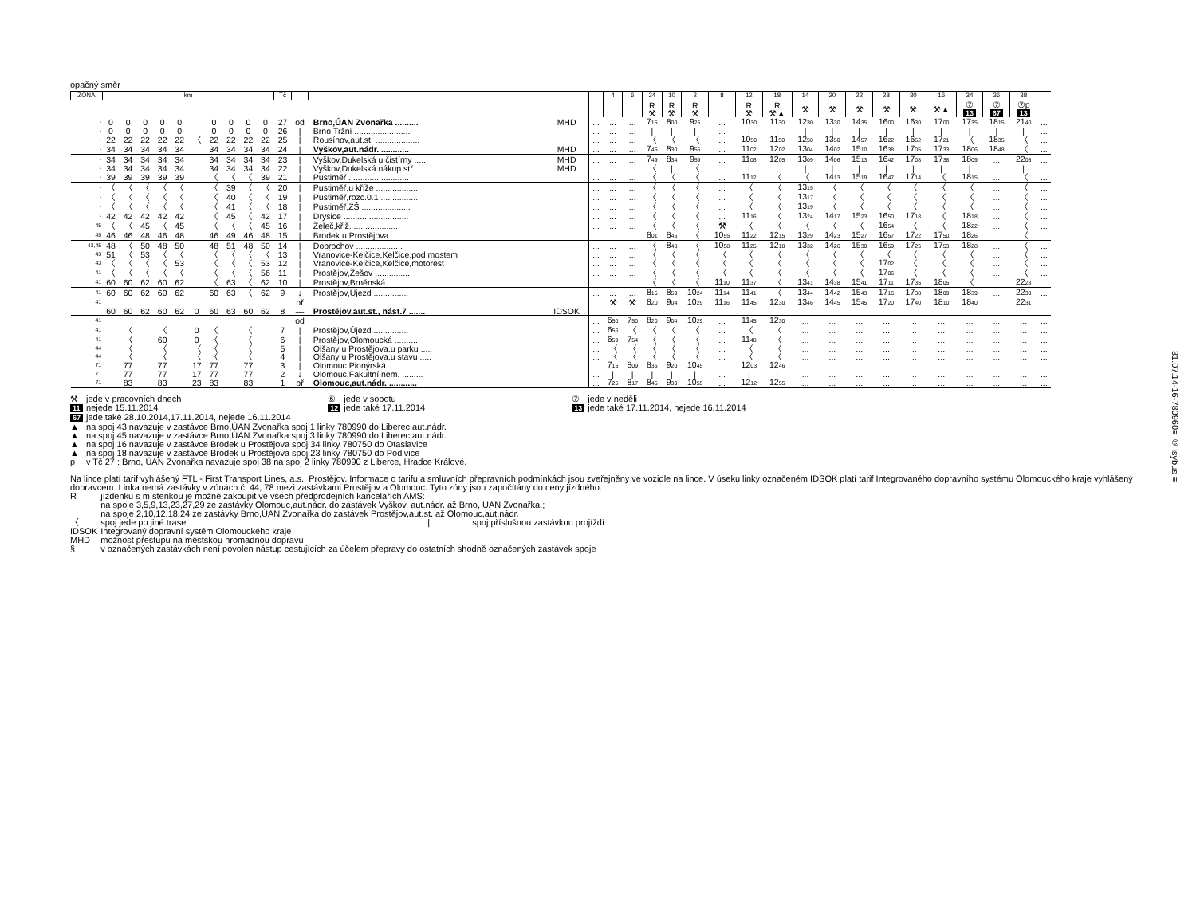opačný směr
| ZÓNA | km | | | | | | | | | | Tč | | | | | 4 | 6 | 24 | 10 | 2 | 8 | 12 | 18 | 14 | 20 | 22 | 28 | 30 | 16 | 34 | 36 | 38 | |
| --- | --- | --- | --- | --- | --- | --- | --- | --- | --- | --- | --- | --- | --- | --- | --- | --- | --- | --- | --- | --- | --- | --- | --- | --- | --- | --- | --- | --- | --- | --- | --- | --- | --- |
| | | | | | | | | | | | | | | | | | | R ⚒ | R ⚒ | R ⚒ | | R ⚒ | R ⚒▲ | ⚒ | ⚒ | ⚒ | ⚒ | ⚒ | ⚒▲ | ⑦ 13 | ⑦ 67 | ⑦p 13 | |
| - | 0 | 0 | 0 | 0 | 0 | | 0 | 0 | 0 | 0 | 27 | od | Brno,ÚAN Zvonařka .......... | MHD | ... | ... | ... | 7 15 | 8 00 | 9 25 | ... | 10 30 | 11 30 | 12 30 | 13 30 | 14 35 | 16 00 | 16 30 | 17 00 | 17 35 | 18 15 | 21 40 | ... |
| - | 0 | 0 | 0 | 0 | 0 | | 0 | 0 | 0 | 0 | 26 | / | Brno,Tržní ........................ | | ... | ... | ... | / | / | / | ... | / | / | / | / | / | / | / | / | / | / | / | ... |
| - | 22 | 22 | 22 | 22 | 22 | 〈 | 22 | 22 | 22 | 22 | 25 | / | Rousínov,aut.st. ................... | | ... | ... | ... | 〈 | 〈 | 〈 | ... | 10 50 | 11 50 | 12 50 | 13 50 | 14 57 | 16 22 | 16 52 | 17 21 | 〈 | 18 35 | 〈 | ... |
| - | 34 | 34 | 34 | 34 | 34 | | 34 | 34 | 34 | 34 | 24 | / | Vyškov,aut.nádr. ............ | MHD | ... | ... | ... | 7 45 | 8 30 | 9 55 | ... | 11 02 | 12 02 | 13 04 | 14 02 | 15 10 | 16 38 | 17 05 | 17 33 | 18 06 | 18 48 | 〈 | ... |
| - | 34 | 34 | 34 | 34 | 34 | | 34 | 34 | 34 | 34 | 23 | / | Vyškov,Dukelská u čistírny ...... | MHD | ... | ... | ... | 7 49 | 8 34 | 9 59 | ... | 11 06 | 12 05 | 13 09 | 14 06 | 15 13 | 16 42 | 17 08 | 17 38 | 18 09 | ... | 22 05 | ... |
| - | 34 | 34 | 34 | 34 | 34 | | 34 | 34 | 34 | 34 | 22 | / | Vyškov,Dukelská nákup.stř. ..... | MHD | ... | ... | ... | 〈 | / | 〈 | ... | / | / | / | / | / | / | / | / | / | ... | / | ... |
| - | 39 | 39 | 39 | 39 | 39 | | 〈 | 〈 | 〈 | 39 | 21 | / | Pustiměř .......................... | | ... | ... | ... | 〈 | 〈 | 〈 | ... | 11 12 | 〈 | 〈 | 14 13 | 15 19 | 16 47 | 17 14 | 〈 | 18 15 | ... | 〈 | ... |
| - | 〈 | 〈 | 〈 | 〈 | 〈 | | 〈 | 39 | 〈 | 〈 | 20 | / | Pustiměř,u kříže .................. | | ... | ... | ... | 〈 | 〈 | 〈 | ... | 〈 | 〈 | 13 15 | 〈 | 〈 | 〈 | 〈 | 〈 | 〈 | ... | 〈 | ... |
| - | 〈 | 〈 | 〈 | 〈 | 〈 | | 〈 | 40 | 〈 | 〈 | 19 | / | Pustiměř,rozc.0.1 ................. | | ... | ... | ... | 〈 | 〈 | 〈 | ... | 〈 | 〈 | 13 17 | 〈 | 〈 | 〈 | 〈 | 〈 | 〈 | ... | 〈 | ... |
| - | 〈 | 〈 | 〈 | 〈 | 〈 | | 〈 | 41 | 〈 | 〈 | 18 | / | Pustiměř,ZŠ ..................... | | ... | ... | ... | 〈 | 〈 | 〈 | ... | 〈 | 〈 | 13 19 | 〈 | 〈 | 〈 | 〈 | 〈 | 〈 | ... | 〈 | ... |
| - | 42 | 42 | 42 | 42 | 42 | | 〈 | 45 | 〈 | 42 | 17 | / | Drysice ............................ | | ... | ... | ... | 〈 | 〈 | 〈 | ... | 11 16 | 〈 | 13 24 | 14 17 | 15 23 | 16 50 | 17 18 | 〈 | 18 18 | ... | 〈 | ... |
| 45 | 〈 | 〈 | 45 | 〈 | 45 | | 〈 | 〈 | 〈 | 45 | 16 | / | Želeč,křiž. ................... | | ... | ... | ... | 〈 | 〈 | 〈 | ⚒ | 〈 | 〈 | 〈 | 〈 | 〈 | 16 54 | 〈 | 〈 | 18 22 | ... | 〈 | ... |
| 45 | 46 | 46 | 48 | 46 | 48 | | 46 | 49 | 46 | 48 | 15 | / | Brodek u Prostějova .......... | | ... | ... | ... | 8 01 | 8 46 | 〈 | 10 55 | 11 22 | 12 15 | 13 29 | 14 23 | 15 27 | 16 57 | 17 22 | 17 50 | 18 26 | ... | 〈 | ... |
| 43,45 | 48 | 〈 | 50 | 48 | 50 | | 48 | 51 | 48 | 50 | 14 | / | Dobrochov .................... | | ... | ... | ... | 〈 | 8 48 | 〈 | 10 58 | 11 25 | 12 18 | 13 32 | 14 26 | 15 30 | 16 59 | 17 25 | 17 53 | 18 28 | ... | 〈 | ... |
| 43 | 51 | 〈 | 53 | 〈 | 〈 | | 〈 | 〈 | 〈 | 〈 | 13 | / | Vranovice-Kelčice,Kelčice,pod mostem | | ... | ... | ... | 〈 | 〈 | 〈 | 〈 | 〈 | 〈 | 〈 | 〈 | 〈 | 〈 | 〈 | 〈 | 〈 | ... | 〈 | ... |
| 43 | 〈 | 〈 | 〈 | 〈 | 53 | | 〈 | 〈 | 〈 | 53 | 12 | / | Vranovice-Kelčice,Kelčice,motorest | | ... | ... | ... | 〈 | 〈 | 〈 | 〈 | 〈 | 〈 | 〈 | 〈 | 〈 | 17 02 | 〈 | 〈 | 〈 | ... | 〈 | ... |
| 41 | 〈 | 〈 | 〈 | 〈 | 〈 | | 〈 | 〈 | 〈 | 56 | 11 | / | Prostějov,Žešov ............... | | ... | ... | ... | 〈 | 〈 | 〈 | 〈 | 〈 | 〈 | 〈 | 〈 | 〈 | 17 06 | 〈 | 〈 | 〈 | ... | 〈 | ... |
| 41 | 60 | 60 | 62 | 60 | 62 | | 〈 | 63 | 〈 | 62 | 10 | / | Prostějov,Brněnská ........... | | ... | ... | ... | 〈 | 〈 | 〈 | 11 10 | 11 37 | 〈 | 13 41 | 14 38 | 15 41 | 17 11 | 17 35 | 18 05 | 〈 | ... | 22 28 | ... |
| 41 | 60 | 60 | 62 | 60 | 62 | | 60 | 63 | 〈 | 62 | 9 | ↓ | Prostějov,Újezd ............... | | ... | ... | ... | 8 15 | 8 59 | 10 24 | 11 14 | 11 41 | 〈 | 13 44 | 14 42 | 15 43 | 17 16 | 17 38 | 18 09 | 18 39 | ... | 22 30 | ... |
| 41 | | | | | | | | | | | | př | | | ... | ⚒ | ⚒ | 8 20 | 9 04 | 10 29 | 11 16 | 11 45 | 12 30 | 13 46 | 14 45 | 15 45 | 17 20 | 17 40 | 18 10 | 18 40 | ... | 22 31 | ... |
| | 60 | 60 | 62 | 60 | 62 | 0 | 60 | 63 | 60 | 62 | 8 | — | Prostějov,aut.st., nást.7 ....... | IDSOK | | | | | | | | | | | | | | | | | | | |
| 41 | | | | | | | | | | | | od | | | ... | 6 50 | 7 50 | 8 20 | 9 04 | 10 29 | ... | 11 45 | 12 30 | ... | ... | ... | ... | ... | ... | ... | ... | ... | ... |
| 41 | | 〈 | | 〈 | | 0 | 〈 | | 〈 | | 7 | / | Prostějov,Újezd ............... | | ... | 6 56 | 〈 | 〈 | 〈 | 〈 | ... | 〈 | 〈 | ... | ... | ... | ... | ... | ... | ... | ... | ... | ... |
| 41 | | 〈 | | 60 | | 0 | 〈 | | 〈 | | 6 | / | Prostějov,Olomoucká .......... | | ... | 6 59 | 7 54 | 〈 | 〈 | 〈 | ... | 11 48 | 〈 | ... | ... | ... | ... | ... | ... | ... | ... | ... | ... |
| 44 | | 〈 | | 〈 | | 〈 | 〈 | | 〈 | | 5 | / | Olšany u Prostějova,u parku ..... | | ... | 〈 | 〈 | 〈 | 〈 | 〈 | ... | 〈 | 〈 | ... | ... | ... | ... | ... | ... | ... | ... | ... | ... |
| 44 | | 〈 | | 〈 | | 〈 | 〈 | | 〈 | | 4 | / | Olšany u Prostějova,u stavu ..... | | ... | 〈 | 〈 | 〈 | 〈 | 〈 | ... | 〈 | 〈 | ... | ... | ... | ... | ... | ... | ... | ... | ... | ... |
| 71 | | 77 | | 77 | | 17 | 77 | | 77 | | 3 | / | Olomouc,Pionýrská ............ | | ... | 7 15 | 8 09 | 8 35 | 9 20 | 10 45 | ... | 12 03 | 12 46 | ... | ... | ... | ... | ... | ... | ... | ... | ... | ... |
| 71 | | 77 | | 77 | | 17 | 77 | | 77 | | 2 | ↓ | Olomouc,Fakultní nem. ......... | | ... | / | / | / | / | / | ... | / | / | ... | ... | ... | ... | ... | ... | ... | ... | ... | ... |
| 71 | | 83 | | 83 | | 23 | 83 | | 83 | | 1 | př | Olomouc,aut.nádr. ............ | | ... | 7 25 | 8 17 | 8 45 | 9 30 | 10 55 | ... | 12 12 | 12 55 | ... | ... | ... | ... | ... | ... | ... | ... | ... | ... |
| ⚒ | jede v pracovních dnech | ⑥ | jede v sobotu | ⑦ | jede v neděli |
| 11 | nejede 15.11.2014 | 12 | jede také 17.11.2014 | 13 | jede také 17.11.2014, nejede 16.11.2014 |
| 67 | jede také 28.10.2014,17.11.2014, nejede 16.11.2014 | | | | |
| ▲ | na spoj 43 navazuje v zastávce Brno,ÚAN Zvonařka spoj 1 linky 780990 do Liberec,aut.nádr. | | | | |
| ▲ | na spoj 45 navazuje v zastávce Brno,ÚAN Zvonařka spoj 3 linky 780990 do Liberec,aut.nádr. | | | | |
| ▲ | na spoj 16 navazuje v zastávce Brodek u Prostějova spoj 34 linky 780750 do Otaslavice | | | | |
| ▲ | na spoj 18 navazuje v zastávce Brodek u Prostějova spoj 23 linky 780750 do Podivice | | | | |
| p | v Tč 27 : Brno, ÚAN Zvonařka navazuje spoj 38 na spoj 2 linky 780990 z Liberce, Hradce Králové. | | | | |
Na lince platí tarif vyhlášený FTL - First Transport Lines, a.s., Prostějov. Informace o tarifu a smluvních přepravních podmínkách jsou zveřejněny ve vozidle na lince. V úseku linky označeném IDSOK platí tarif Integrovaného dopravního systému Olomouckého kraje vyhlášený dopravcem. Linka nemá zastávky v zónách č. 44, 78 mezi zastávkami Prostějov a Olomouc. Tyto zóny jsou započítány do ceny jízdného.
| R | jízdenku s místenkou je možné zakoupit ve všech předprodejních kancelářích AMS: na spoje 3,5,9,13,23,27,29 ze zastávky Olomouc,aut.nádr. do zastávek Vyškov, aut.nádr. až Brno, ÚAN Zvonařka.; na spoje 2,10,12,18,24 ze zastávky Brno,ÚAN Zvonařka do zastávek Prostějov,aut.st. až Olomouc,aut.nádr. |
| 〈 | spoj jede po jiné trase / spoj příslušnou zastávkou projíždí |
| IDSOK | Integrovaný dopravní systém Olomouckého kraje |
| MHD | možnost přestupu na městskou hromadnou dopravu |
| § | v označených zastávkách není povolen nástup cestujících za účelem přepravy do ostatních shodně označených zastávek spoje |
31.07.14-16-780960≡ © isybus ≡